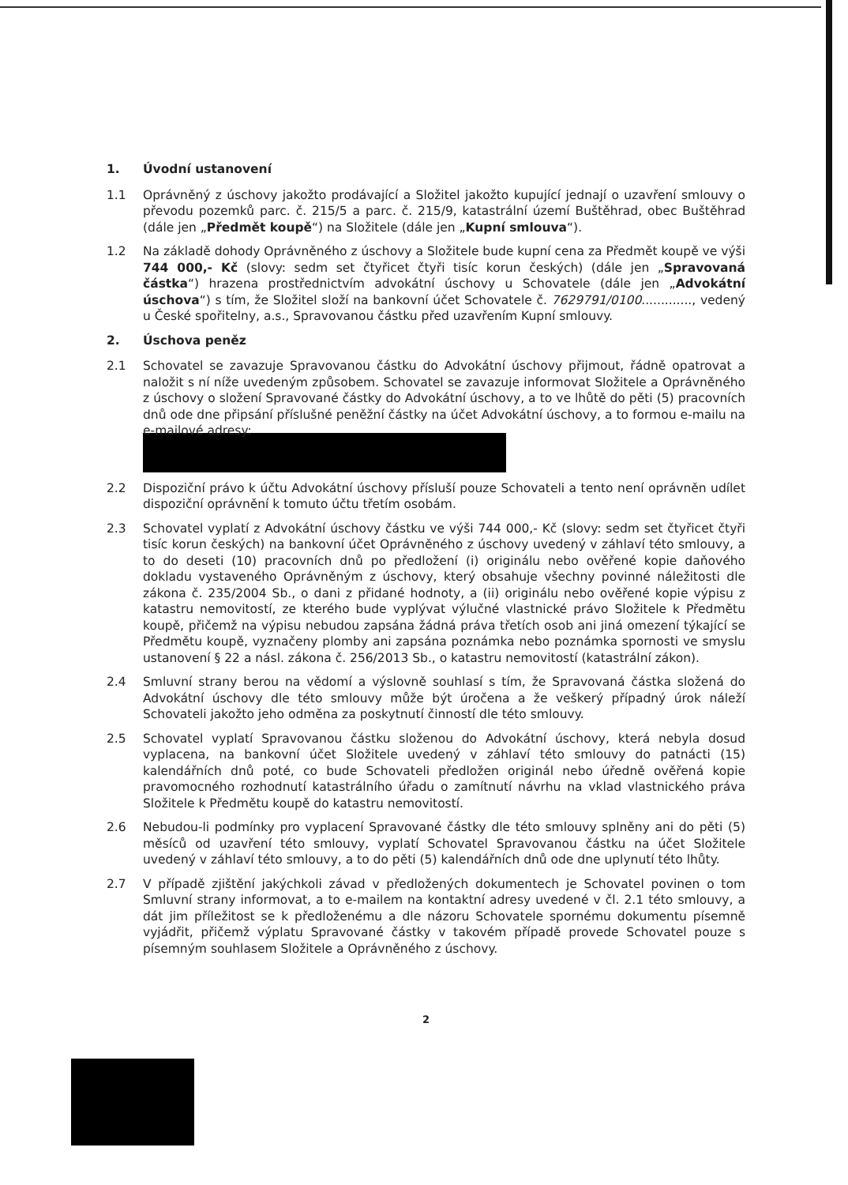1. Úvodní ustanovení
1.1 Oprávněný z úschovy jakožto prodávající a Složitel jakožto kupující jednají o uzavření smlouvy o převodu pozemků parc. č. 215/5 a parc. č. 215/9, katastrální území Buštěhrad, obec Buštěhrad (dále jen „Předmět koupě“) na Složitele (dále jen „Kupní smlouva“).
1.2 Na základě dohody Oprávněného z úschovy a Složitele bude kupní cena za Předmět koupě ve výši 744 000,- Kč (slovy: sedm set čtyřicet čtyři tisíc korun českých) (dále jen „Spravovaná částka“) hrazena prostřednictvím advokátní úschovy u Schovatele (dále jen „Advokátní úschova“) s tím, že Složitel složí na bankovní účet Schovatele č. 7629791/0100............., vedený u České spořitelny, a.s., Spravovanou částku před uzavřením Kupní smlouvy.
2. Úschova peněz
2.1 Schovatel se zavazuje Spravovanou částku do Advokátní úschovy přijmout, řádně opatrovat a naložit s ní níže uvedeným způsobem. Schovatel se zavazuje informovat Složitele a Oprávněného z úschovy o složení Spravované částky do Advokátní úschovy, a to ve lhůtě do pěti (5) pracovních dnů ode dne připsání příslušné peněžní částky na účet Advokátní úschovy, a to formou e-mailu na e-mailové adresy:
2.2 Dispoziční právo k účtu Advokátní úschovy přísluší pouze Schovateli a tento není oprávněn udílet dispoziční oprávnění k tomuto účtu třetím osobám.
2.3 Schovatel vyplatí z Advokátní úschovy částku ve výši 744 000,- Kč (slovy: sedm set čtyřicet čtyři tisíc korun českých) na bankovní účet Oprávněného z úschovy uvedený v záhlaví této smlouvy, a to do deseti (10) pracovních dnů po předložení (i) originálu nebo ověřené kopie daňového dokladu vystaveného Oprávněným z úschovy, který obsahuje všechny povinné náležitosti dle zákona č. 235/2004 Sb., o dani z přidané hodnoty, a (ii) originálu nebo ověřené kopie výpisu z katastru nemovitostí, ze kterého bude vyplývat výlučné vlastnické právo Složitele k Předmětu koupě, přičemž na výpisu nebudou zapsána žádná práva třetích osob ani jiná omezení týkající se Předmětu koupě, vyznačeny plomby ani zapsána poznámka nebo poznámka spornosti ve smyslu ustanovení § 22 a násl. zákona č. 256/2013 Sb., o katastru nemovitostí (katastrální zákon).
2.4 Smluvní strany berou na vědomí a výslovně souhlasí s tím, že Spravovaná částka složená do Advokátní úschovy dle této smlouvy může být úročena a že veškerý případný úrok náleží Schovateli jakožto jeho odměna za poskytnutí činností dle této smlouvy.
2.5 Schovatel vyplatí Spravovanou částku složenou do Advokátní úschovy, která nebyla dosud vyplacena, na bankovní účet Složitele uvedený v záhlaví této smlouvy do patnácti (15) kalendářních dnů poté, co bude Schovateli předložen originál nebo úředně ověřená kopie pravomocného rozhodnutí katastrálního úřadu o zamítnutí návrhu na vklad vlastnického práva Složitele k Předmětu koupě do katastru nemovitostí.
2.6 Nebudou-li podmínky pro vyplacení Spravované částky dle této smlouvy splněny ani do pěti (5) měsíců od uzavření této smlouvy, vyplatí Schovatel Spravovanou částku na účet Složitele uvedený v záhlaví této smlouvy, a to do pěti (5) kalendářních dnů ode dne uplynutí této lhůty.
2.7 V případě zjištění jakýchkoli závad v předložených dokumentech je Schovatel povinen o tom Smluvní strany informovat, a to e-mailem na kontaktní adresy uvedené v čl. 2.1 této smlouvy, a dát jim příležitost se k předloženému a dle názoru Schovatele spornému dokumentu písemně vyjádřit, přičemž výplatu Spravované částky v takovém případě provede Schovatel pouze s písemným souhlasem Složitele a Oprávněného z úschovy.
2